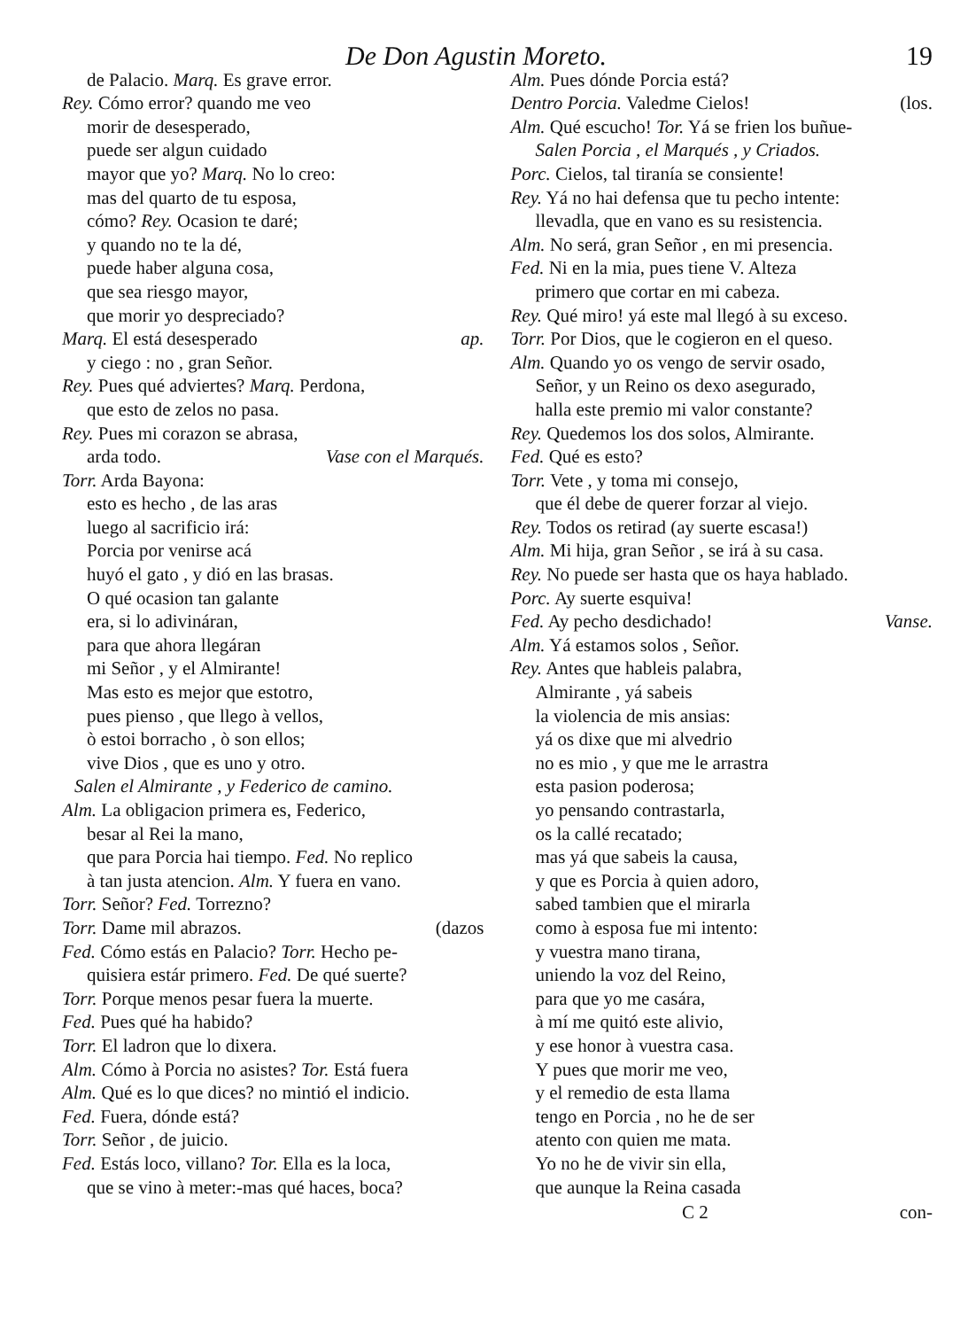De Don Agustin Moreto. 19
de Palacio. Marq. Es grave error.
Rey. Cómo error? quando me veo
morir de desesperado,
puede ser algun cuidado
mayor que yo? Marq. No lo creo:
mas del quarto de tu esposa,
cómo? Rey. Ocasion te daré;
y quando no te la dé,
puede haber alguna cosa,
que sea riesgo mayor,
que morir yo despreciado?
Marq. El está desesperado ap.
y ciego : no , gran Señor.
Rey. Pues qué adviertes? Marq. Perdona,
que esto de zelos no pasa.
Rey. Pues mi corazon se abrasa,
arda todo. Vase con el Marqués.
Torr. Arda Bayona:
esto es hecho , de las aras
luego al sacrificio irá:
Porcia por venirse acá
huyó el gato , y dió en las brasas.
O qué ocasion tan galante
era, si lo adivináran,
para que ahora llegáran
mi Señor , y el Almirante!
Mas esto es mejor que estotro,
pues pienso , que llego à vellos,
ò estoi borracho , ò son ellos;
vive Dios , que es uno y otro.
Salen el Almirante , y Federico de camino.
Alm. La obligacion primera es, Federico,
besar al Rei la mano,
que para Porcia hai tiempo. Fed. No replico
à tan justa atencion. Alm. Y fuera en vano.
Torr. Señor? Fed. Torrezno?
Torr. Dame mil abrazos. (dazos
Fed. Cómo estás en Palacio? Torr. Hecho pe-
quisiera estár primero. Fed. De qué suerte?
Torr. Porque menos pesar fuera la muerte.
Fed. Pues qué ha habido?
Torr. El ladron que lo dixera.
Alm. Cómo à Porcia no asistes? Tor. Está fuera
Alm. Qué es lo que dices? no mintió el indicio.
Fed. Fuera, dónde está?
Torr. Señor , de juicio.
Fed. Estás loco, villano? Tor. Ella es la loca,
que se vino à meter:-mas qué haces, boca?
Alm. Pues dónde Porcia está?
Dentro Porcia. Valedme Cielos! (los.
Alm. Qué escucho! Tor. Yá se frien los buñue-
Salen Porcia , el Marqués , y Criados.
Porc. Cielos, tal tiranía se consiente!
Rey. Yá no hai defensa que tu pecho intente:
llevadla, que en vano es su resistencia.
Alm. No será, gran Señor , en mi presencia.
Fed. Ni en la mia, pues tiene V. Alteza
primero que cortar en mi cabeza.
Rey. Qué miro! yá este mal llegó à su exceso.
Torr. Por Dios, que le cogieron en el queso.
Alm. Quando yo os vengo de servir osado,
Señor, y un Reino os dexo asegurado,
halla este premio mi valor constante?
Rey. Quedemos los dos solos, Almirante.
Fed. Qué es esto?
Torr. Vete , y toma mi consejo,
que él debe de querer forzar al viejo.
Rey. Todos os retirad (ay suerte escasa!)
Alm. Mi hija, gran Señor , se irá à su casa.
Rey. No puede ser hasta que os haya hablado.
Porc. Ay suerte esquiva!
Fed. Ay pecho desdichado! Vanse.
Alm. Yá estamos solos , Señor.
Rey. Antes que hableis palabra,
Almirante , yá sabeis
la violencia de mis ansias:
yá os dixe que mi alvedrio
no es mio , y que me le arrastra
esta pasion poderosa;
yo pensando contrastarla,
os la callé recatado;
mas yá que sabeis la causa,
y que es Porcia à quien adoro,
sabed tambien que el mirarla
como à esposa fue mi intento:
y vuestra mano tirana,
uniendo la voz del Reino,
para que yo me casára,
à mí me quitó este alivio,
y ese honor à vuestra casa.
Y pues que morir me veo,
y el remedio de esta llama
tengo en Porcia , no he de ser
atento con quien me mata.
Yo no he de vivir sin ella,
que aunque la Reina casada
C 2 con-